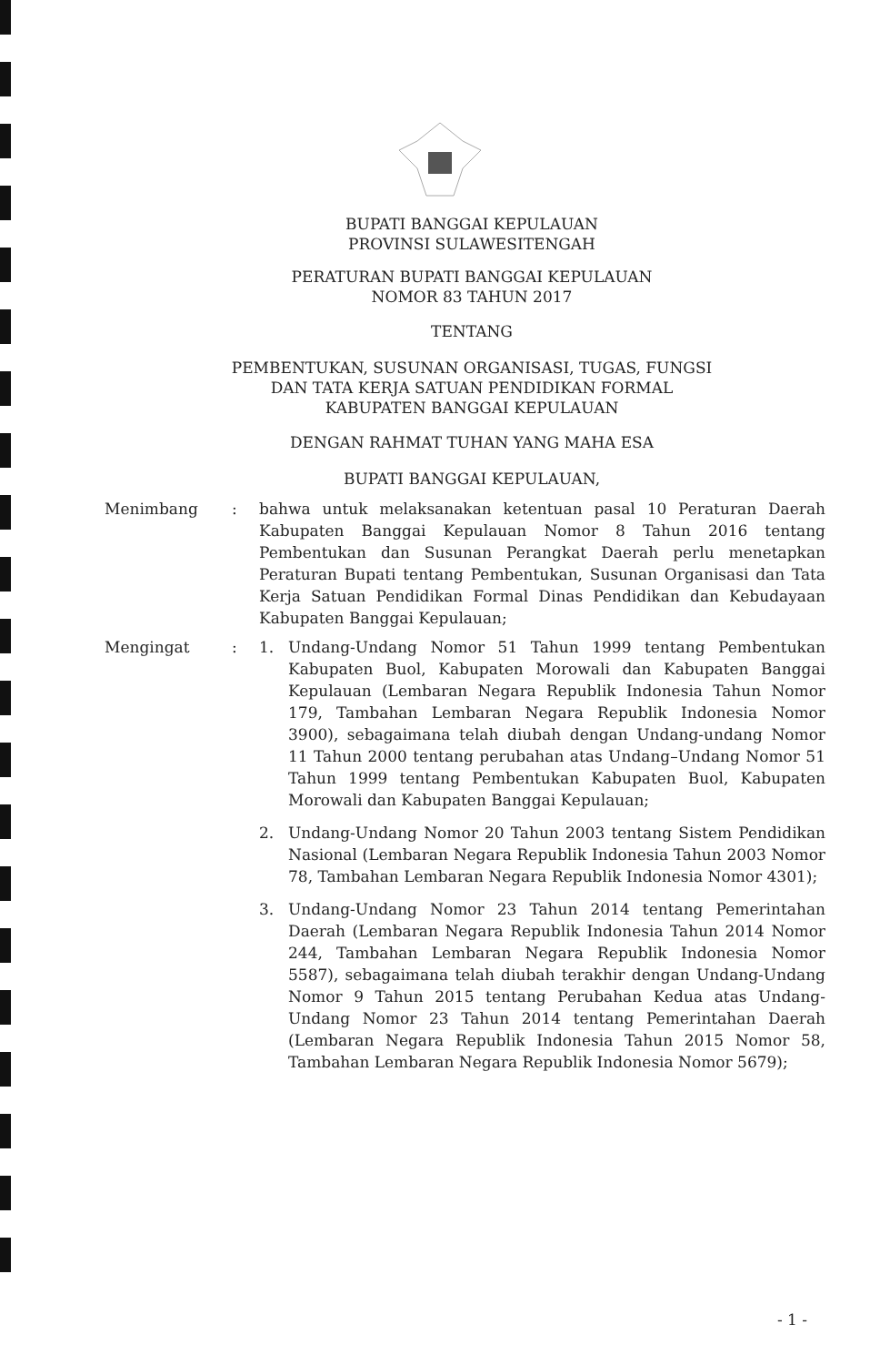BUPATI BANGGAI KEPULAUAN
PROVINSI SULAWESITENGAH
PERATURAN BUPATI BANGGAI KEPULAUAN
NOMOR 83 TAHUN 2017
TENTANG
PEMBENTUKAN, SUSUNAN ORGANISASI, TUGAS, FUNGSI
DAN TATA KERJA SATUAN PENDIDIKAN FORMAL
KABUPATEN BANGGAI KEPULAUAN
DENGAN RAHMAT TUHAN YANG MAHA ESA
BUPATI BANGGAI KEPULAUAN,
Menimbang : bahwa untuk melaksanakan ketentuan pasal 10 Peraturan Daerah Kabupaten Banggai Kepulauan Nomor 8 Tahun 2016 tentang Pembentukan dan Susunan Perangkat Daerah perlu menetapkan Peraturan Bupati tentang Pembentukan, Susunan Organisasi dan Tata Kerja Satuan Pendidikan Formal Dinas Pendidikan dan Kebudayaan Kabupaten Banggai Kepulauan;
Mengingat : 1. Undang-Undang Nomor 51 Tahun 1999 tentang Pembentukan Kabupaten Buol, Kabupaten Morowali dan Kabupaten Banggai Kepulauan (Lembaran Negara Republik Indonesia Tahun Nomor 179, Tambahan Lembaran Negara Republik Indonesia Nomor 3900), sebagaimana telah diubah dengan Undang-undang Nomor 11 Tahun 2000 tentang perubahan atas Undang–Undang Nomor 51 Tahun 1999 tentang Pembentukan Kabupaten Buol, Kabupaten Morowali dan Kabupaten Banggai Kepulauan;
2. Undang-Undang Nomor 20 Tahun 2003 tentang Sistem Pendidikan Nasional (Lembaran Negara Republik Indonesia Tahun 2003 Nomor 78, Tambahan Lembaran Negara Republik Indonesia Nomor 4301);
3. Undang-Undang Nomor 23 Tahun 2014 tentang Pemerintahan Daerah (Lembaran Negara Republik Indonesia Tahun 2014 Nomor 244, Tambahan Lembaran Negara Republik Indonesia Nomor 5587), sebagaimana telah diubah terakhir dengan Undang-Undang Nomor 9 Tahun 2015 tentang Perubahan Kedua atas Undang-Undang Nomor 23 Tahun 2014 tentang Pemerintahan Daerah (Lembaran Negara Republik Indonesia Tahun 2015 Nomor 58, Tambahan Lembaran Negara Republik Indonesia Nomor 5679);
- 1 -